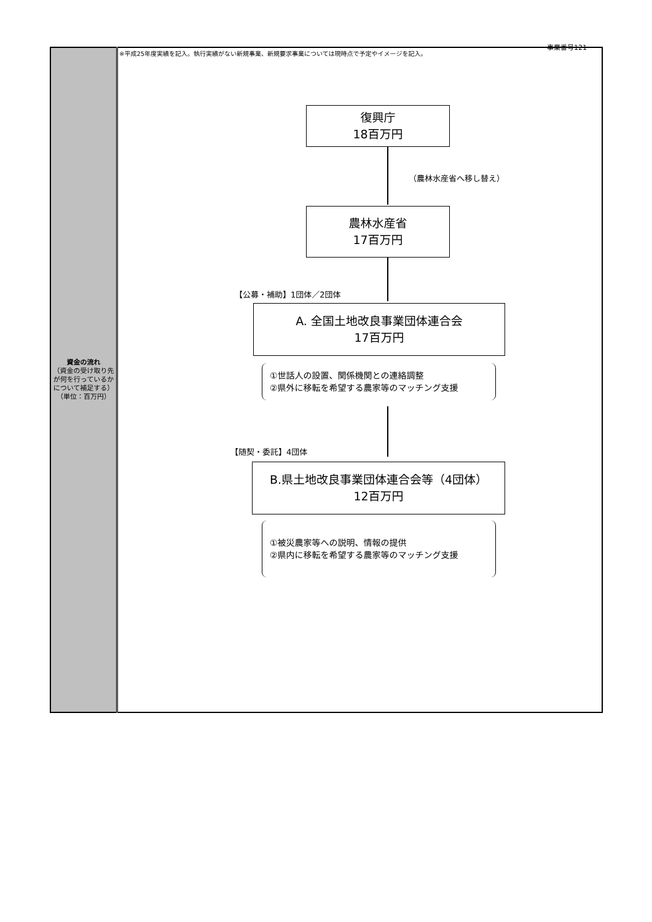事業番号121
| 資金の流れ （資金の受け取り先が何を行っているかについて補足する）（単位：百万円） | ※平成25年度実績を記入。執行実績がない新規事業、新規要求事業については現時点で予定やイメージを記入。 復興庁 18百万円 （農林水産省へ移し替え） 農林水産省 17百万円 【公募・補助】1団体／2団体 A. 全国土地改良事業団体連合会 17百万円 ①世話人の設置、関係機関との連絡調整 ②県外に移転を希望する農家等のマッチング支援 【随契・委託】4団体 B.県土地改良事業団体連合会等（4団体） 12百万円 ①被災農家等への説明、情報の提供 ②県内に移転を希望する農家等のマッチング支援 |